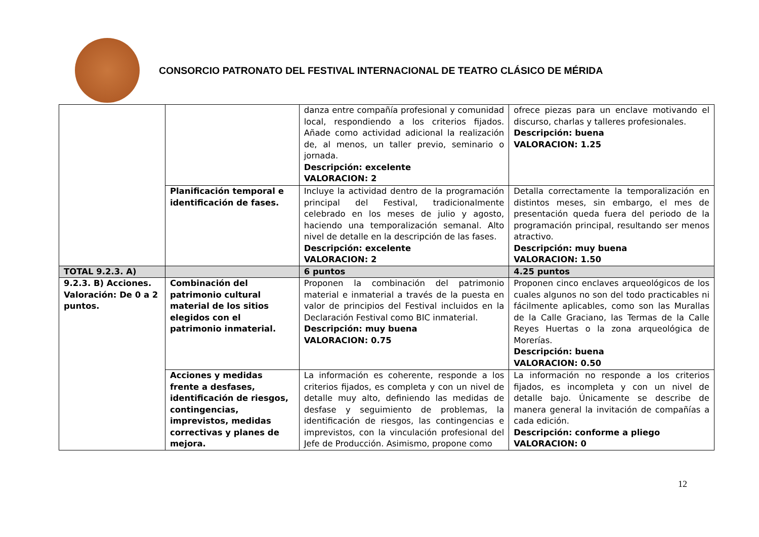CONSORCIO PATRONATO DEL FESTIVAL INTERNACIONAL DE TEATRO CLÁSICO DE MÉRIDA
| | | danza entre compañía profesional y comunidad local, respondiendo a los criterios fijados. Añade como actividad adicional la realización de, al menos, un taller previo, seminario o jornada. Descripción: excelente VALORACION: 2 | ofrece piezas para un enclave motivando el discurso, charlas y talleres profesionales. Descripción: buena VALORACION: 1.25 |
| | Planificación temporal e identificación de fases. | Incluye la actividad dentro de la programación principal del Festival, tradicionalmente celebrado en los meses de julio y agosto, haciendo una temporalización semanal. Alto nivel de detalle en la descripción de las fases. Descripción: excelente VALORACION: 2 | Detalla correctamente la temporalización en distintos meses, sin embargo, el mes de presentación queda fuera del periodo de la programación principal, resultando ser menos atractivo. Descripción: muy buena VALORACION: 1.50 |
| TOTAL 9.2.3. A) | | 6 puntos | 4.25 puntos |
| 9.2.3. B) Acciones. Valoración: De 0 a 2 puntos. | Combinación del patrimonio cultural material de los sitios elegidos con el patrimonio inmaterial. | Proponen la combinación del patrimonio material e inmaterial a través de la puesta en valor de principios del Festival incluidos en la Declaración Festival como BIC inmaterial. Descripción: muy buena VALORACION: 0.75 | Proponen cinco enclaves arqueológicos de los cuales algunos no son del todo practicables ni fácilmente aplicables, como son las Murallas de la Calle Graciano, las Termas de la Calle Reyes Huertas o la zona arqueológica de Morerías. Descripción: buena VALORACION: 0.50 |
| | Acciones y medidas frente a desfases, identificación de riesgos, contingencias, imprevistos, medidas correctivas y planes de mejora. | La información es coherente, responde a los criterios fijados, es completa y con un nivel de detalle muy alto, definiendo las medidas de desfase y seguimiento de problemas, la identificación de riesgos, las contingencias e imprevistos, con la vinculación profesional del Jefe de Producción. Asimismo, propone como | La información no responde a los criterios fijados, es incompleta y con un nivel de detalle bajo. Únicamente se describe de manera general la invitación de compañías a cada edición. Descripción: conforme a pliego VALORACION: 0 |
12